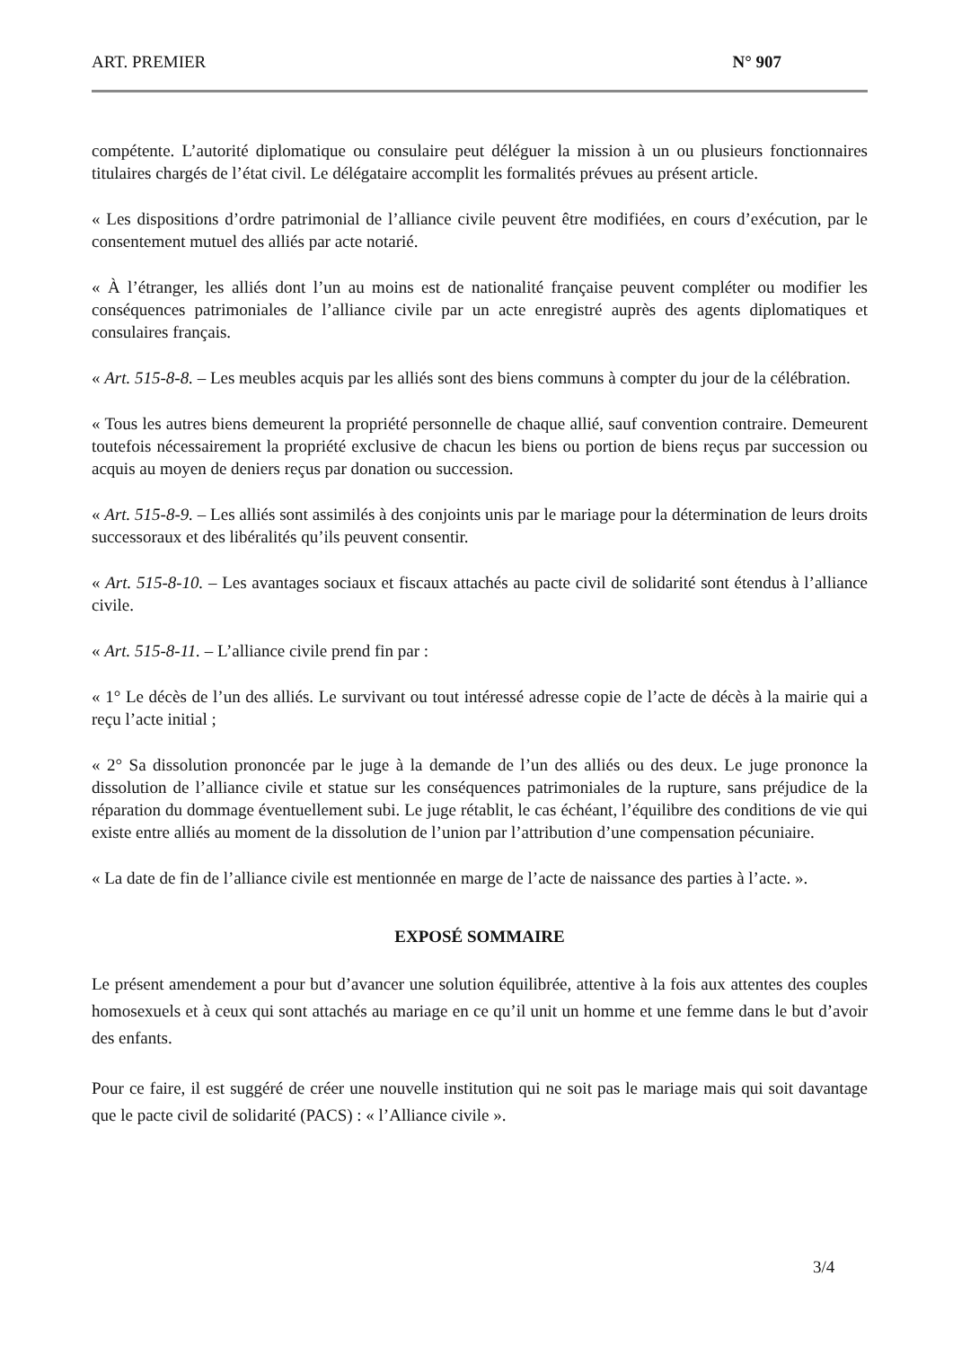ART. PREMIER N° 907
compétente. L’autorité diplomatique ou consulaire peut déléguer la mission à un ou plusieurs fonctionnaires titulaires chargés de l’état civil. Le délégataire accomplit les formalités prévues au présent article.
« Les dispositions d’ordre patrimonial de l’alliance civile peuvent être modifiées, en cours d’exécution, par le consentement mutuel des alliés par acte notarié.
« À l’étranger, les alliés dont l’un au moins est de nationalité française peuvent compléter ou modifier les conséquences patrimoniales de l’alliance civile par un acte enregistré auprès des agents diplomatiques et consulaires français.
« Art. 515-8-8. – Les meubles acquis par les alliés sont des biens communs à compter du jour de la célébration.
« Tous les autres biens demeurent la propriété personnelle de chaque allié, sauf convention contraire. Demeurent toutefois nécessairement la propriété exclusive de chacun les biens ou portion de biens reçus par succession ou acquis au moyen de deniers reçus par donation ou succession.
« Art. 515-8-9. – Les alliés sont assimilés à des conjoints unis par le mariage pour la détermination de leurs droits successoraux et des libéralités qu’ils peuvent consentir.
« Art. 515-8-10. – Les avantages sociaux et fiscaux attachés au pacte civil de solidarité sont étendus à l’alliance civile.
« Art. 515-8-11. – L’alliance civile prend fin par :
« 1° Le décès de l’un des alliés. Le survivant ou tout intéressé adresse copie de l’acte de décès à la mairie qui a reçu l’acte initial ;
« 2° Sa dissolution prononcée par le juge à la demande de l’un des alliés ou des deux. Le juge prononce la dissolution de l’alliance civile et statue sur les conséquences patrimoniales de la rupture, sans préjudice de la réparation du dommage éventuellement subi. Le juge rétablit, le cas échéant, l’équilibre des conditions de vie qui existe entre alliés au moment de la dissolution de l’union par l’attribution d’une compensation pécuniaire.
« La date de fin de l’alliance civile est mentionnée en marge de l’acte de naissance des parties à l’acte. ».
EXPOSÉ SOMMAIRE
Le présent amendement a pour but d’avancer une solution équilibrée, attentive à la fois aux attentes des couples homosexuels et à ceux qui sont attachés au mariage en ce qu’il unit un homme et une femme dans le but d’avoir des enfants.
Pour ce faire, il est suggéré de créer une nouvelle institution qui ne soit pas le mariage mais qui soit davantage que le pacte civil de solidarité (PACS) : « l’Alliance civile ».
3/4